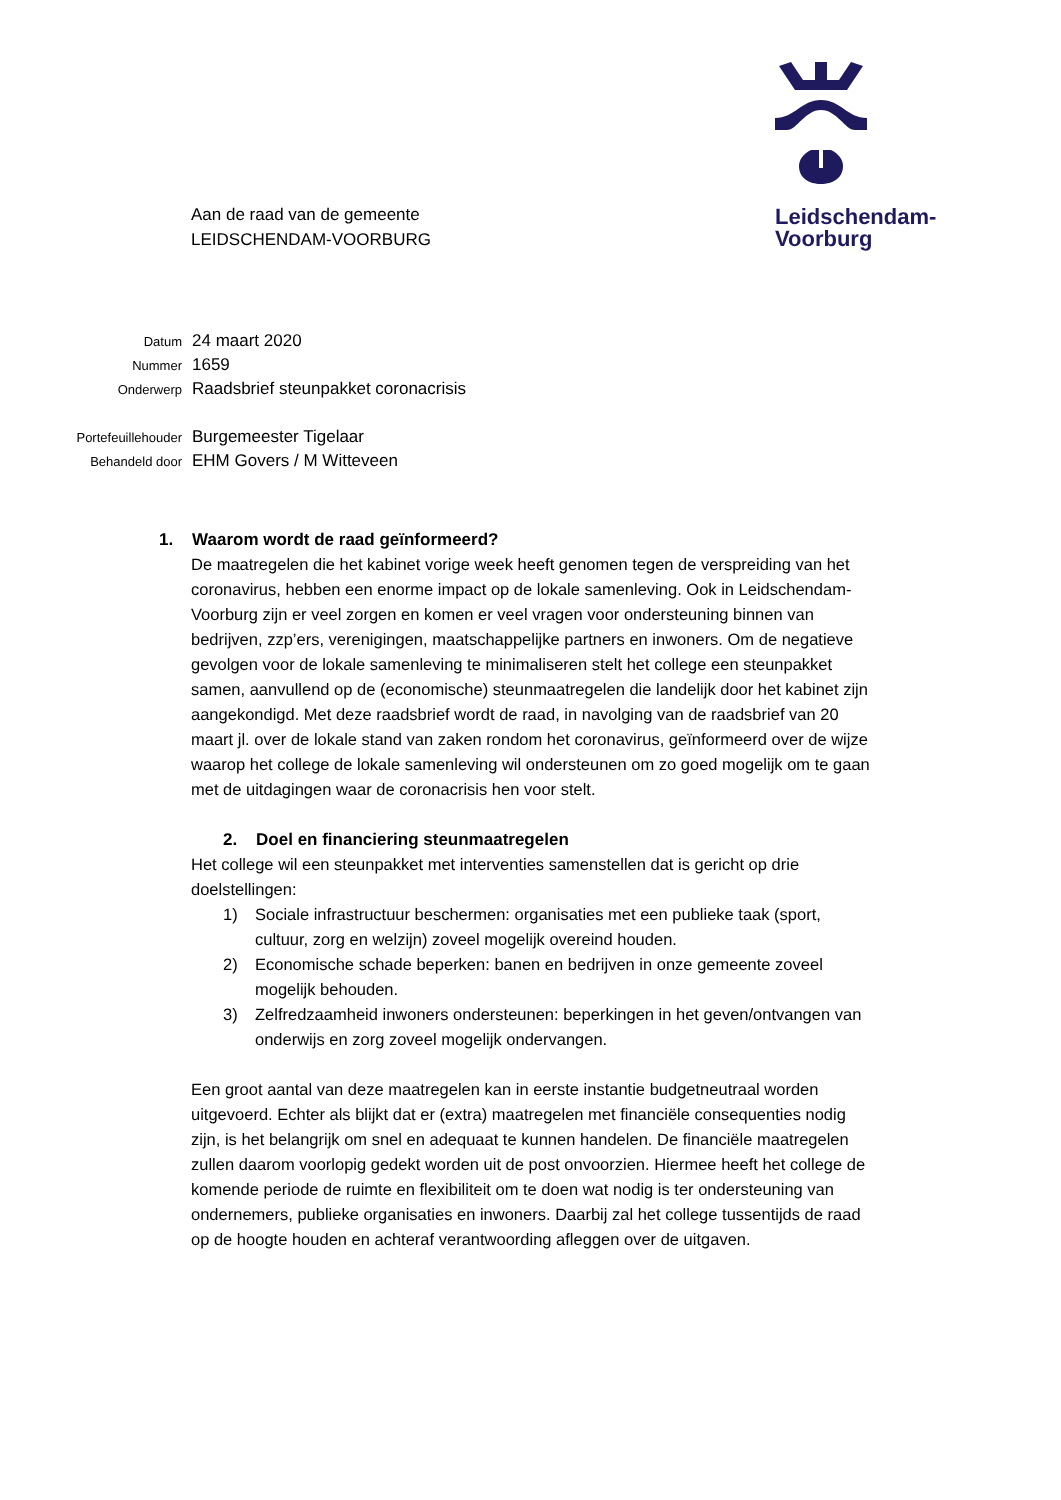Leidschendam-
Voorburg
Aan de raad van de gemeente
LEIDSCHENDAM-VOORBURG
| Datum | 24 maart 2020 |
| Nummer | 1659 |
| Onderwerp | Raadsbrief steunpakket coronacrisis |
| Portefeuillehouder | Burgemeester Tigelaar |
| Behandeld door | EHM Govers / M Witteveen |
1. Waarom wordt de raad geïnformeerd?
De maatregelen die het kabinet vorige week heeft genomen tegen de verspreiding van het coronavirus, hebben een enorme impact op de lokale samenleving. Ook in Leidschendam-Voorburg zijn er veel zorgen en komen er veel vragen voor ondersteuning binnen van bedrijven, zzp’ers, verenigingen, maatschappelijke partners en inwoners. Om de negatieve gevolgen voor de lokale samenleving te minimaliseren stelt het college een steunpakket samen, aanvullend op de (economische) steunmaatregelen die landelijk door het kabinet zijn aangekondigd. Met deze raadsbrief wordt de raad, in navolging van de raadsbrief van 20 maart jl. over de lokale stand van zaken rondom het coronavirus, geïnformeerd over de wijze waarop het college de lokale samenleving wil ondersteunen om zo goed mogelijk om te gaan met de uitdagingen waar de coronacrisis hen voor stelt.
2. Doel en financiering steunmaatregelen
Het college wil een steunpakket met interventies samenstellen dat is gericht op drie doelstellingen:
1) Sociale infrastructuur beschermen: organisaties met een publieke taak (sport, cultuur, zorg en welzijn) zoveel mogelijk overeind houden.
2) Economische schade beperken: banen en bedrijven in onze gemeente zoveel mogelijk behouden.
3) Zelfredzaamheid inwoners ondersteunen: beperkingen in het geven/ontvangen van onderwijs en zorg zoveel mogelijk ondervangen.
Een groot aantal van deze maatregelen kan in eerste instantie budgetneutraal worden uitgevoerd. Echter als blijkt dat er (extra) maatregelen met financiële consequenties nodig zijn, is het belangrijk om snel en adequaat te kunnen handelen. De financiële maatregelen zullen daarom voorlopig gedekt worden uit de post onvoorzien. Hiermee heeft het college de komende periode de ruimte en flexibiliteit om te doen wat nodig is ter ondersteuning van ondernemers, publieke organisaties en inwoners. Daarbij zal het college tussentijds de raad op de hoogte houden en achteraf verantwoording afleggen over de uitgaven.